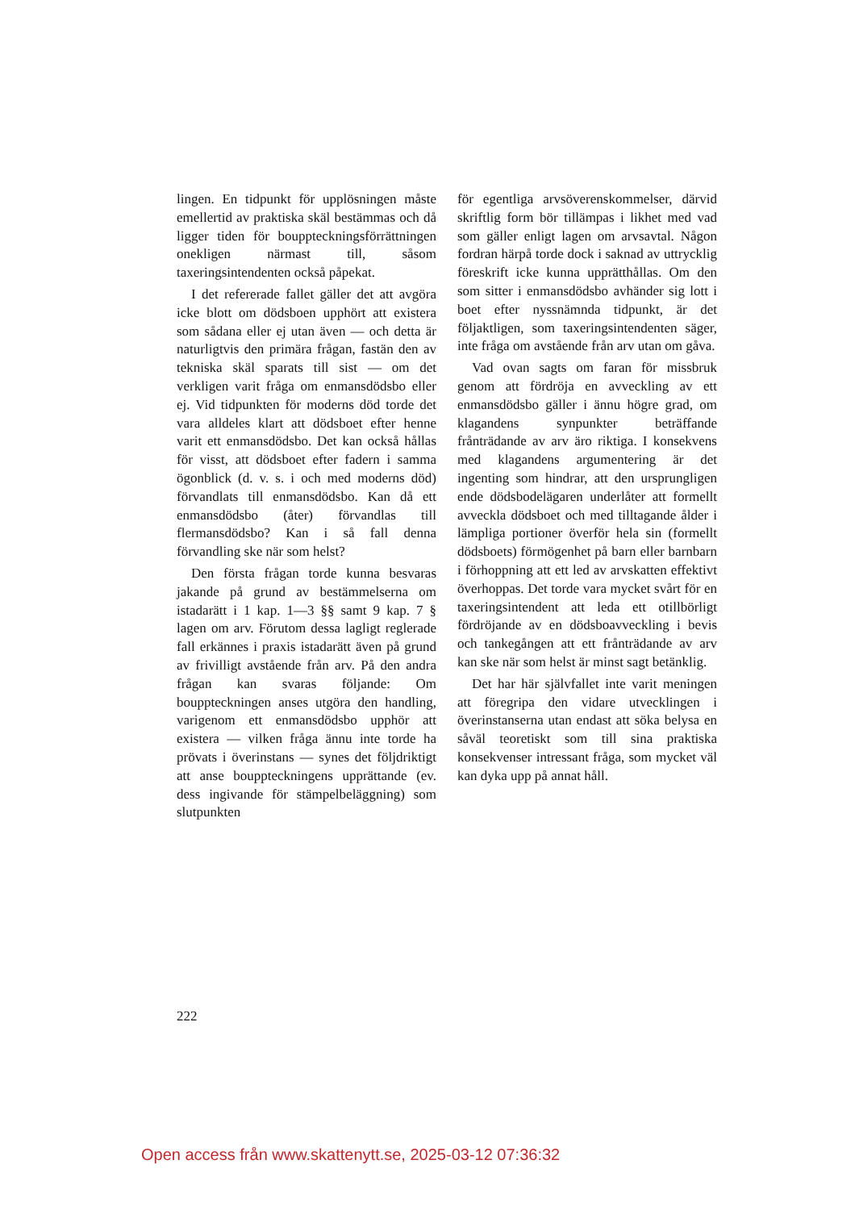lingen. En tidpunkt för upplösningen måste emellertid av praktiska skäl bestämmas och då ligger tiden för bouppteckningsförrättningen onekligen närmast till, såsom taxeringsintendenten också påpekat.
I det refererade fallet gäller det att avgöra icke blott om dödsboen upphört att existera som sådana eller ej utan även — och detta är naturligtvis den primära frågan, fastän den av tekniska skäl sparats till sist — om det verkligen varit fråga om enmansdödsbo eller ej. Vid tidpunkten för moderns död torde det vara alldeles klart att dödsboet efter henne varit ett enmansdödsbo. Det kan också hållas för visst, att dödsboet efter fadern i samma ögonblick (d. v. s. i och med moderns död) förvandlats till enmansdödsbo. Kan då ett enmansdödsbo (åter) förvandlas till flermansdödsbo? Kan i så fall denna förvandling ske när som helst?
Den första frågan torde kunna besvaras jakande på grund av bestämmelserna om istadarätt i 1 kap. 1—3 §§ samt 9 kap. 7 § lagen om arv. Förutom dessa lagligt reglerade fall erkännes i praxis istadarätt även på grund av frivilligt avstående från arv. På den andra frågan kan svaras följande: Om bouppteckningen anses utgöra den handling, varigenom ett enmansdödsbo upphör att existera — vilken fråga ännu inte torde ha prövats i överinstans — synes det följdriktigt att anse bouppteckningens upprättande (ev. dess ingivande för stämpelbeläggning) som slutpunkten
för egentliga arvsöverenskommelser, därvid skriftlig form bör tillämpas i likhet med vad som gäller enligt lagen om arvsavtal. Någon fordran härpå torde dock i saknad av uttrycklig föreskrift icke kunna upprätthållas. Om den som sitter i enmansdödsbo avhänder sig lott i boet efter nyssnämnda tidpunkt, är det följaktligen, som taxeringsintendenten säger, inte fråga om avstående från arv utan om gåva.
Vad ovan sagts om faran för missbruk genom att fördröja en avveckling av ett enmansdödsbo gäller i ännu högre grad, om klagandens synpunkter beträffande frånträdande av arv äro riktiga. I konsekvens med klagandens argumentering är det ingenting som hindrar, att den ursprungligen ende dödsbodelägaren underlåter att formellt avveckla dödsboet och med tilltagande ålder i lämpliga portioner överför hela sin (formellt dödsboets) förmögenhet på barn eller barnbarn i förhoppning att ett led av arvskatten effektivt överhoppas. Det torde vara mycket svårt för en taxeringsintendent att leda ett otillbörligt fördröjande av en dödsboavveckling i bevis och tankegången att ett frånträdande av arv kan ske när som helst är minst sagt betänklig.
Det har här självfallet inte varit meningen att föregripa den vidare utvecklingen i överinstanserna utan endast att söka belysa en såväl teoretiskt som till sina praktiska konsekvenser intressant fråga, som mycket väl kan dyka upp på annat håll.
222
Open access från www.skattenytt.se, 2025-03-12 07:36:32